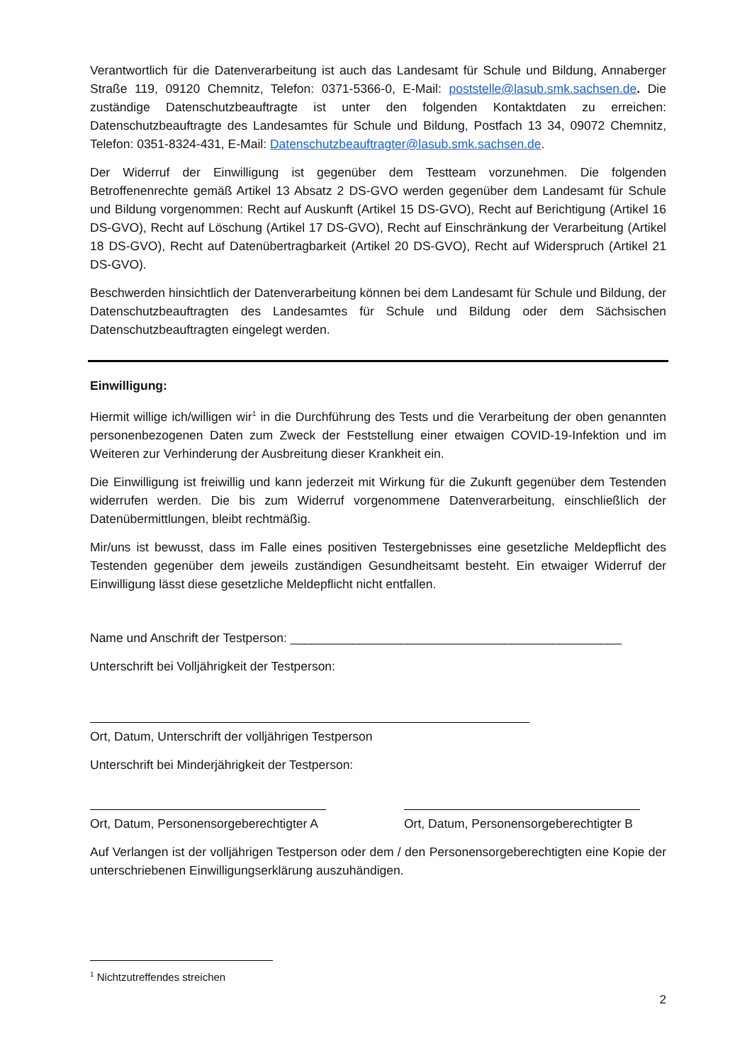Verantwortlich für die Datenverarbeitung ist auch das Landesamt für Schule und Bildung, Annaberger Straße 119, 09120 Chemnitz, Telefon: 0371-5366-0, E-Mail: poststelle@lasub.smk.sachsen.de. Die zuständige Datenschutzbeauftragte ist unter den folgenden Kontaktdaten zu erreichen: Datenschutzbeauftragte des Landesamtes für Schule und Bildung, Postfach 13 34, 09072 Chemnitz, Telefon: 0351-8324-431, E-Mail: Datenschutzbeauftragter@lasub.smk.sachsen.de.
Der Widerruf der Einwilligung ist gegenüber dem Testteam vorzunehmen. Die folgenden Betroffenenrechte gemäß Artikel 13 Absatz 2 DS-GVO werden gegenüber dem Landesamt für Schule und Bildung vorgenommen: Recht auf Auskunft (Artikel 15 DS-GVO), Recht auf Berichtigung (Artikel 16 DS-GVO), Recht auf Löschung (Artikel 17 DS-GVO), Recht auf Einschränkung der Verarbeitung (Artikel 18 DS-GVO), Recht auf Datenübertragbarkeit (Artikel 20 DS-GVO), Recht auf Widerspruch (Artikel 21 DS-GVO).
Beschwerden hinsichtlich der Datenverarbeitung können bei dem Landesamt für Schule und Bildung, der Datenschutzbeauftragten des Landesamtes für Schule und Bildung oder dem Sächsischen Datenschutzbeauftragten eingelegt werden.
Einwilligung:
Hiermit willige ich/willigen wir<sup>1</sup> in die Durchführung des Tests und die Verarbeitung der oben genannten personenbezogenen Daten zum Zweck der Feststellung einer etwaigen COVID-19-Infektion und im Weiteren zur Verhinderung der Ausbreitung dieser Krankheit ein.
Die Einwilligung ist freiwillig und kann jederzeit mit Wirkung für die Zukunft gegenüber dem Testenden widerrufen werden. Die bis zum Widerruf vorgenommene Datenverarbeitung, einschließlich der Datenübermittlungen, bleibt rechtmäßig.
Mir/uns ist bewusst, dass im Falle eines positiven Testergebnisses eine gesetzliche Meldepflicht des Testenden gegenüber dem jeweils zuständigen Gesundheitsamt besteht. Ein etwaiger Widerruf der Einwilligung lässt diese gesetzliche Meldepflicht nicht entfallen.
Name und Anschrift der Testperson: ________________________________________________
Unterschrift bei Volljährigkeit der Testperson:
Ort, Datum, Unterschrift der volljährigen Testperson
Unterschrift bei Minderjährigkeit der Testperson:
Ort, Datum, Personensorgeberechtigter A
Ort, Datum, Personensorgeberechtigter B
Auf Verlangen ist der volljährigen Testperson oder dem / den Personensorgeberechtigten eine Kopie der unterschriebenen Einwilligungserklärung auszuhändigen.
<sup>1</sup> Nichtzutreffendes streichen
2